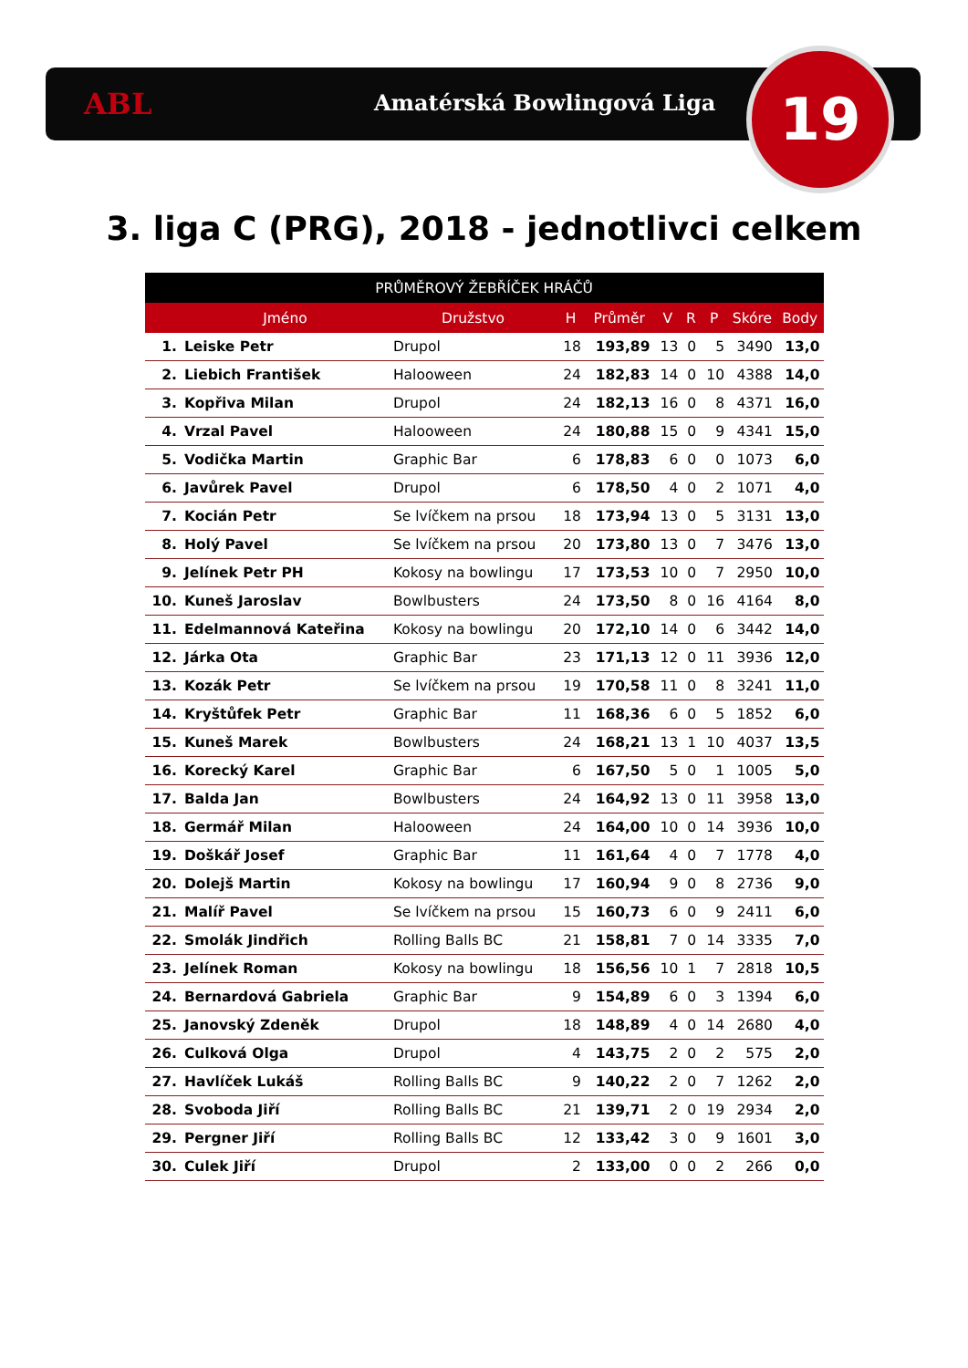ABL Amatérská Bowlingová Liga 19
3. liga C (PRG), 2018 - jednotlivci celkem
| PRŮMĚROVÝ ŽEBŘÍČEK HRÁČŮ | | | | | | | | | |
| --- | --- | --- | --- | --- | --- | --- | --- | --- | --- |
| | Jméno | Družstvo | H | Průměr | V | R | P | Skóre | Body |
| 1. | Leiske Petr | Drupol | 18 | 193,89 | 13 | 0 | 5 | 3490 | 13,0 |
| 2. | Liebich František | Halooween | 24 | 182,83 | 14 | 0 | 10 | 4388 | 14,0 |
| 3. | Kopřiva Milan | Drupol | 24 | 182,13 | 16 | 0 | 8 | 4371 | 16,0 |
| 4. | Vrzal Pavel | Halooween | 24 | 180,88 | 15 | 0 | 9 | 4341 | 15,0 |
| 5. | Vodička Martin | Graphic Bar | 6 | 178,83 | 6 | 0 | 0 | 1073 | 6,0 |
| 6. | Javůrek Pavel | Drupol | 6 | 178,50 | 4 | 0 | 2 | 1071 | 4,0 |
| 7. | Kocián Petr | Se lvíčkem na prsou | 18 | 173,94 | 13 | 0 | 5 | 3131 | 13,0 |
| 8. | Holý Pavel | Se lvíčkem na prsou | 20 | 173,80 | 13 | 0 | 7 | 3476 | 13,0 |
| 9. | Jelínek Petr PH | Kokosy na bowlingu | 17 | 173,53 | 10 | 0 | 7 | 2950 | 10,0 |
| 10. | Kuneš Jaroslav | Bowlbusters | 24 | 173,50 | 8 | 0 | 16 | 4164 | 8,0 |
| 11. | Edelmannová Kateřina | Kokosy na bowlingu | 20 | 172,10 | 14 | 0 | 6 | 3442 | 14,0 |
| 12. | Járka Ota | Graphic Bar | 23 | 171,13 | 12 | 0 | 11 | 3936 | 12,0 |
| 13. | Kozák Petr | Se lvíčkem na prsou | 19 | 170,58 | 11 | 0 | 8 | 3241 | 11,0 |
| 14. | Kryštůfek Petr | Graphic Bar | 11 | 168,36 | 6 | 0 | 5 | 1852 | 6,0 |
| 15. | Kuneš Marek | Bowlbusters | 24 | 168,21 | 13 | 1 | 10 | 4037 | 13,5 |
| 16. | Korecký Karel | Graphic Bar | 6 | 167,50 | 5 | 0 | 1 | 1005 | 5,0 |
| 17. | Balda Jan | Bowlbusters | 24 | 164,92 | 13 | 0 | 11 | 3958 | 13,0 |
| 18. | Germář Milan | Halooween | 24 | 164,00 | 10 | 0 | 14 | 3936 | 10,0 |
| 19. | Doškář Josef | Graphic Bar | 11 | 161,64 | 4 | 0 | 7 | 1778 | 4,0 |
| 20. | Dolejš Martin | Kokosy na bowlingu | 17 | 160,94 | 9 | 0 | 8 | 2736 | 9,0 |
| 21. | Malíř Pavel | Se lvíčkem na prsou | 15 | 160,73 | 6 | 0 | 9 | 2411 | 6,0 |
| 22. | Smolák Jindřich | Rolling Balls BC | 21 | 158,81 | 7 | 0 | 14 | 3335 | 7,0 |
| 23. | Jelínek Roman | Kokosy na bowlingu | 18 | 156,56 | 10 | 1 | 7 | 2818 | 10,5 |
| 24. | Bernardová Gabriela | Graphic Bar | 9 | 154,89 | 6 | 0 | 3 | 1394 | 6,0 |
| 25. | Janovský Zdeněk | Drupol | 18 | 148,89 | 4 | 0 | 14 | 2680 | 4,0 |
| 26. | Culková Olga | Drupol | 4 | 143,75 | 2 | 0 | 2 | 575 | 2,0 |
| 27. | Havlíček Lukáš | Rolling Balls BC | 9 | 140,22 | 2 | 0 | 7 | 1262 | 2,0 |
| 28. | Svoboda Jiří | Rolling Balls BC | 21 | 139,71 | 2 | 0 | 19 | 2934 | 2,0 |
| 29. | Pergner Jiří | Rolling Balls BC | 12 | 133,42 | 3 | 0 | 9 | 1601 | 3,0 |
| 30. | Culek Jiří | Drupol | 2 | 133,00 | 0 | 0 | 2 | 266 | 0,0 |